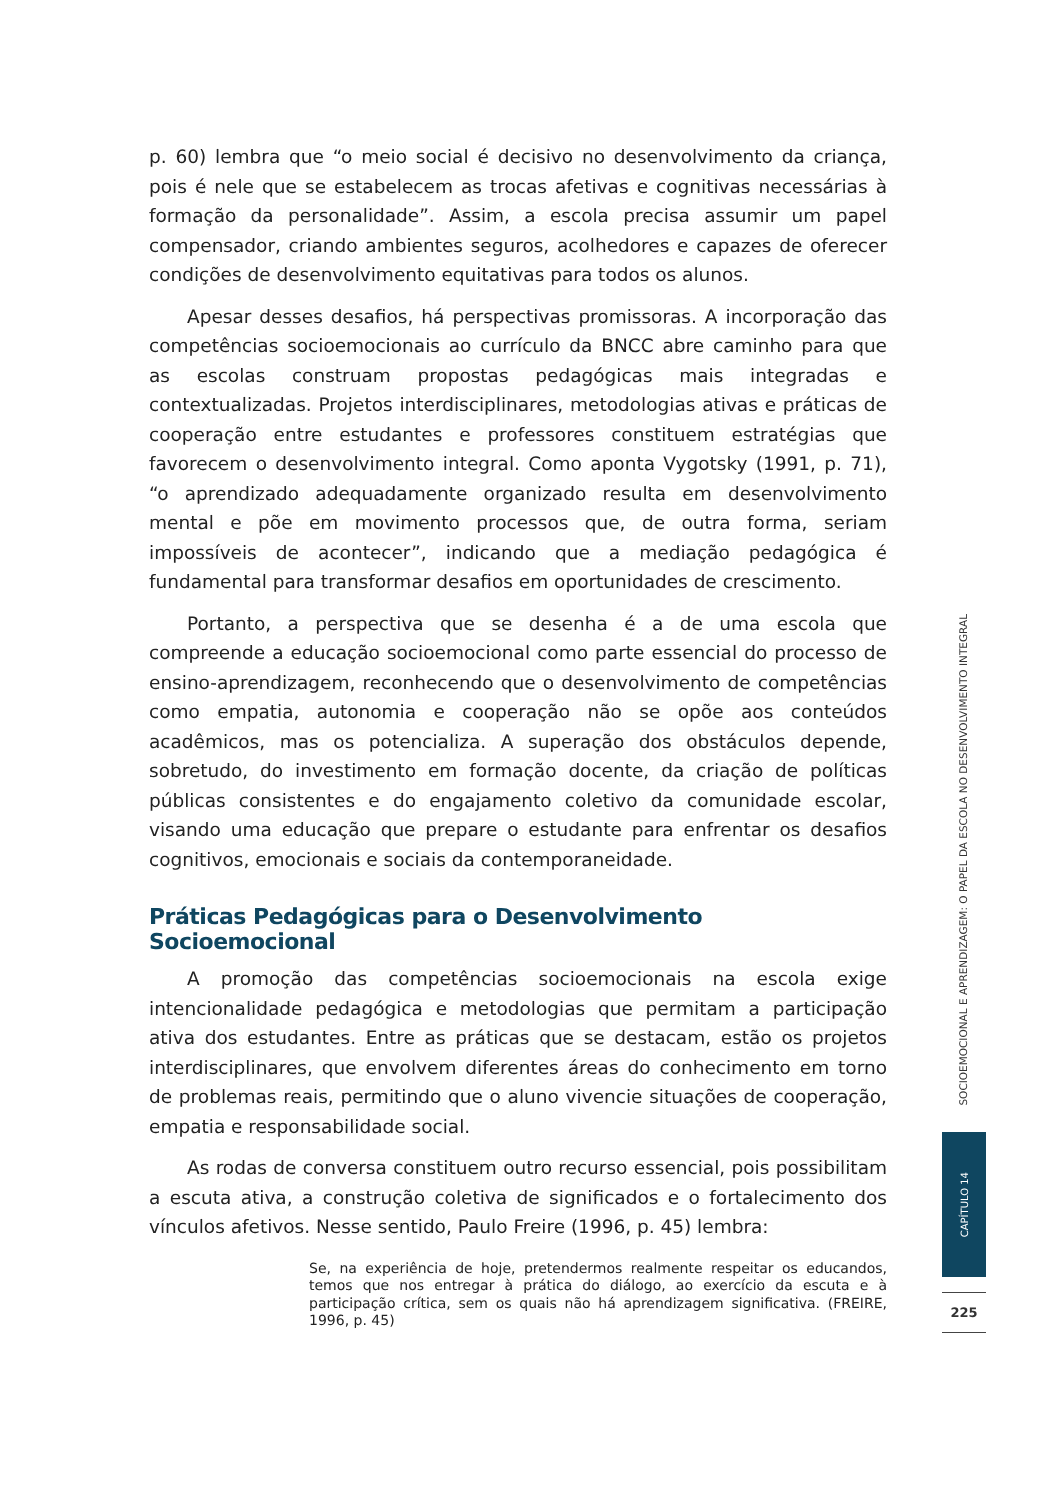p. 60) lembra que “o meio social é decisivo no desenvolvimento da criança, pois é nele que se estabelecem as trocas afetivas e cognitivas necessárias à formação da personalidade”. Assim, a escola precisa assumir um papel compensador, criando ambientes seguros, acolhedores e capazes de oferecer condições de desenvolvimento equitativas para todos os alunos.
Apesar desses desafios, há perspectivas promissoras. A incorporação das competências socioemocionais ao currículo da BNCC abre caminho para que as escolas construam propostas pedagógicas mais integradas e contextualizadas. Projetos interdisciplinares, metodologias ativas e práticas de cooperação entre estudantes e professores constituem estratégias que favorecem o desenvolvimento integral. Como aponta Vygotsky (1991, p. 71), “o aprendizado adequadamente organizado resulta em desenvolvimento mental e põe em movimento processos que, de outra forma, seriam impossíveis de acontecer”, indicando que a mediação pedagógica é fundamental para transformar desafios em oportunidades de crescimento.
Portanto, a perspectiva que se desenha é a de uma escola que compreende a educação socioemocional como parte essencial do processo de ensino-aprendizagem, reconhecendo que o desenvolvimento de competências como empatia, autonomia e cooperação não se opõe aos conteúdos acadêmicos, mas os potencializa. A superação dos obstáculos depende, sobretudo, do investimento em formação docente, da criação de políticas públicas consistentes e do engajamento coletivo da comunidade escolar, visando uma educação que prepare o estudante para enfrentar os desafios cognitivos, emocionais e sociais da contemporaneidade.
Práticas Pedagógicas para o Desenvolvimento Socioemocional
A promoção das competências socioemocionais na escola exige intencionalidade pedagógica e metodologias que permitam a participação ativa dos estudantes. Entre as práticas que se destacam, estão os projetos interdisciplinares, que envolvem diferentes áreas do conhecimento em torno de problemas reais, permitindo que o aluno vivencie situações de cooperação, empatia e responsabilidade social.
As rodas de conversa constituem outro recurso essencial, pois possibilitam a escuta ativa, a construção coletiva de significados e o fortalecimento dos vínculos afetivos. Nesse sentido, Paulo Freire (1996, p. 45) lembra:
Se, na experiência de hoje, pretendermos realmente respeitar os educandos, temos que nos entregar à prática do diálogo, ao exercício da escuta e à participação crítica, sem os quais não há aprendizagem significativa. (FREIRE, 1996, p. 45)
SOCIOEMOCIONAL E APRENDIZAGEM: O PAPEL DA ESCOLA NO DESENVOLVIMENTO INTEGRAL
CAPÍTULO 14
225